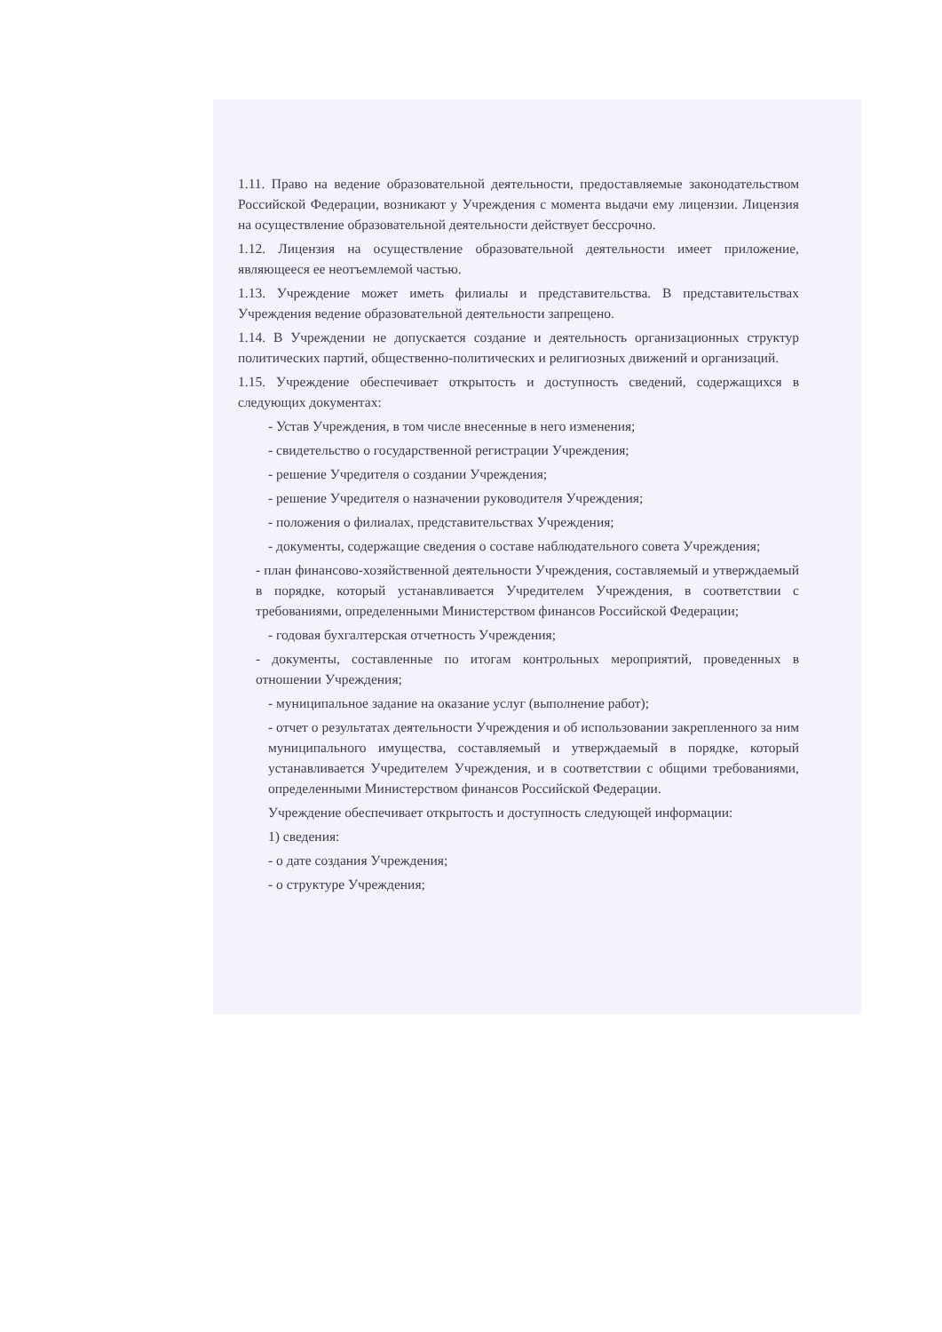1.11. Право на ведение образовательной деятельности, предоставляемые законодательством Российской Федерации, возникают у Учреждения с момента выдачи ему лицензии. Лицензия на осуществление образовательной деятельности действует бессрочно.
1.12. Лицензия на осуществление образовательной деятельности имеет приложение, являющееся ее неотъемлемой частью.
1.13. Учреждение может иметь филиалы и представительства. В представительствах Учреждения ведение образовательной деятельности запрещено.
1.14. В Учреждении не допускается создание и деятельность организационных структур политических партий, общественно-политических и религиозных движений и организаций.
1.15. Учреждение обеспечивает открытость и доступность сведений, содержащихся в следующих документах:
- Устав Учреждения, в том числе внесенные в него изменения;
- свидетельство о государственной регистрации Учреждения;
- решение Учредителя о создании Учреждения;
- решение Учредителя о назначении руководителя Учреждения;
- положения о филиалах, представительствах Учреждения;
- документы, содержащие сведения о составе наблюдательного совета Учреждения;
- план финансово-хозяйственной деятельности Учреждения, составляемый и утверждаемый в порядке, который устанавливается Учредителем Учреждения, в соответствии с требованиями, определенными Министерством финансов Российской Федерации;
- годовая бухгалтерская отчетность Учреждения;
- документы, составленные по итогам контрольных мероприятий, проведенных в отношении Учреждения;
- муниципальное задание на оказание услуг (выполнение работ);
- отчет о результатах деятельности Учреждения и об использовании закрепленного за ним муниципального имущества, составляемый и утверждаемый в порядке, который устанавливается Учредителем Учреждения, и в соответствии с общими требованиями, определенными Министерством финансов Российской Федерации.
Учреждение обеспечивает открытость и доступность следующей информации:
1) сведения:
- о дате создания Учреждения;
- о структуре Учреждения;